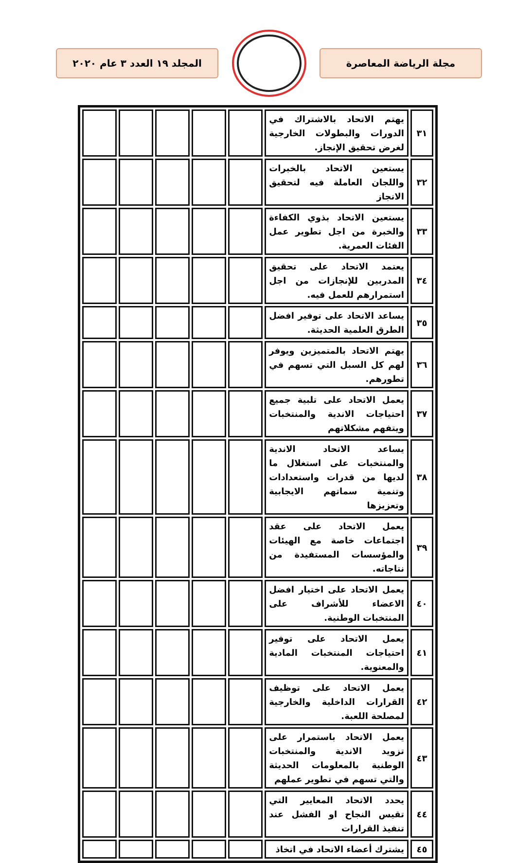المجلد ١٩ العدد ٣ عام ٢٠٢٠ مجلة الرياضة المعاصرة
| ٣١ | يهتم الاتحاد بالاشتراك في الدورات والبطولات الخارجية لغرض تحقيق الإنجاز. | | | | | |
| ٣٢ | يستعين الاتحاد بالخبرات واللجان العاملة فيه لتحقيق الانجاز | | | | | |
| ٣٣ | يستعين الاتحاد بذوي الكفاءة والخبرة من اجل تطوير عمل الفئات العمرية. | | | | | |
| ٣٤ | يعتمد الاتحاد على تحقيق المدربين للإنجازات من اجل استمرارهم للعمل فيه. | | | | | |
| ٣٥ | يساعد الاتحاد على توفير افضل الطرق العلمية الحديثة. | | | | | |
| ٣٦ | يهتم الاتحاد بالمتميزين ويوفر لهم كل السبل التي تسهم في تطورهم. | | | | | |
| ٣٧ | يعمل الاتحاد على تلبية جميع احتياجات الاندية والمنتخبات ويتفهم مشكلاتهم | | | | | |
| ٣٨ | يساعد الاتحاد الاندية والمنتخبات على استغلال ما لديها من قدرات واستعدادات وتنمية سماتهم الايجابية وتعزيزها | | | | | |
| ٣٩ | يعمل الاتحاد على عقد اجتماعات خاصة مع الهيئات والمؤسسات المستفيدة من نتاجاته. | | | | | |
| ٤٠ | يعمل الاتحاد على اختيار افضل الاعضاء للأشراف على المنتخبات الوطنية. | | | | | |
| ٤١ | يعمل الاتحاد على توفير احتياجات المنتخبات المادية والمعنوية. | | | | | |
| ٤٢ | يعمل الاتحاد على توظيف القرارات الداخلية والخارجية لمصلحة اللعبة. | | | | | |
| ٤٣ | يعمل الاتحاد باستمرار على تزويد الاندية والمنتخبات الوطنية بالمعلومات الحديثة والتي تسهم في تطوير عملهم | | | | | |
| ٤٤ | يحدد الاتحاد المعايير التي تقيس النجاح او الفشل عند تنفيذ القرارات | | | | | |
| ٤٥ | يشترك أعضاء الاتحاد في اتخاذ | | | | | |